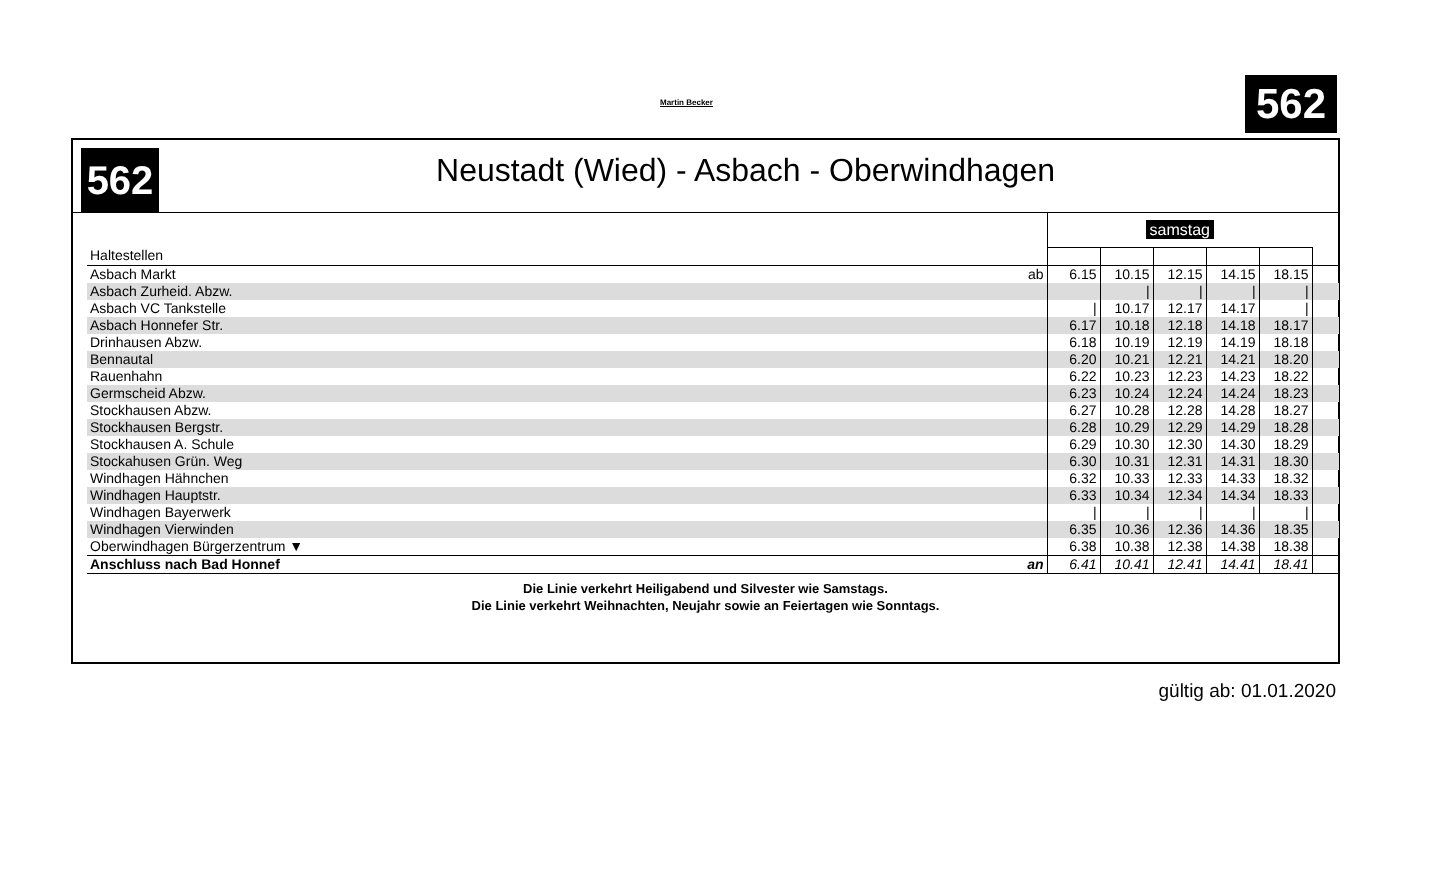Martin Becker 562
562
Neustadt (Wied) - Asbach - Oberwindhagen
| | | samstag | | | | | |
| Haltestellen | | | | | | | |
| Asbach Markt | ab | 6.15 | 10.15 | 12.15 | 14.15 | 18.15 | |
| Asbach Zurheid. Abzw. | | | / | / | / | / | |
| Asbach VC Tankstelle | | / | 10.17 | 12.17 | 14.17 | / | |
| Asbach Honnefer Str. | | 6.17 | 10.18 | 12.18 | 14.18 | 18.17 | |
| Drinhausen Abzw. | | 6.18 | 10.19 | 12.19 | 14.19 | 18.18 | |
| Bennautal | | 6.20 | 10.21 | 12.21 | 14.21 | 18.20 | |
| Rauenhahn | | 6.22 | 10.23 | 12.23 | 14.23 | 18.22 | |
| Germscheid Abzw. | | 6.23 | 10.24 | 12.24 | 14.24 | 18.23 | |
| Stockhausen Abzw. | | 6.27 | 10.28 | 12.28 | 14.28 | 18.27 | |
| Stockhausen Bergstr. | | 6.28 | 10.29 | 12.29 | 14.29 | 18.28 | |
| Stockhausen A. Schule | | 6.29 | 10.30 | 12.30 | 14.30 | 18.29 | |
| Stockahusen Grün. Weg | | 6.30 | 10.31 | 12.31 | 14.31 | 18.30 | |
| Windhagen Hähnchen | | 6.32 | 10.33 | 12.33 | 14.33 | 18.32 | |
| Windhagen Hauptstr. | | 6.33 | 10.34 | 12.34 | 14.34 | 18.33 | |
| Windhagen Bayerwerk | | / | / | / | / | / | |
| Windhagen Vierwinden | | 6.35 | 10.36 | 12.36 | 14.36 | 18.35 | |
| Oberwindhagen Bürgerzentrum ▼ | | 6.38 | 10.38 | 12.38 | 14.38 | 18.38 | |
| Anschluss nach Bad Honnef | an | 6.41 | 10.41 | 12.41 | 14.41 | 18.41 | |
Die Linie verkehrt Heiligabend und Silvester wie Samstags.
Die Linie verkehrt Weihnachten, Neujahr sowie an Feiertagen wie Sonntags.
gültig ab: 01.01.2020